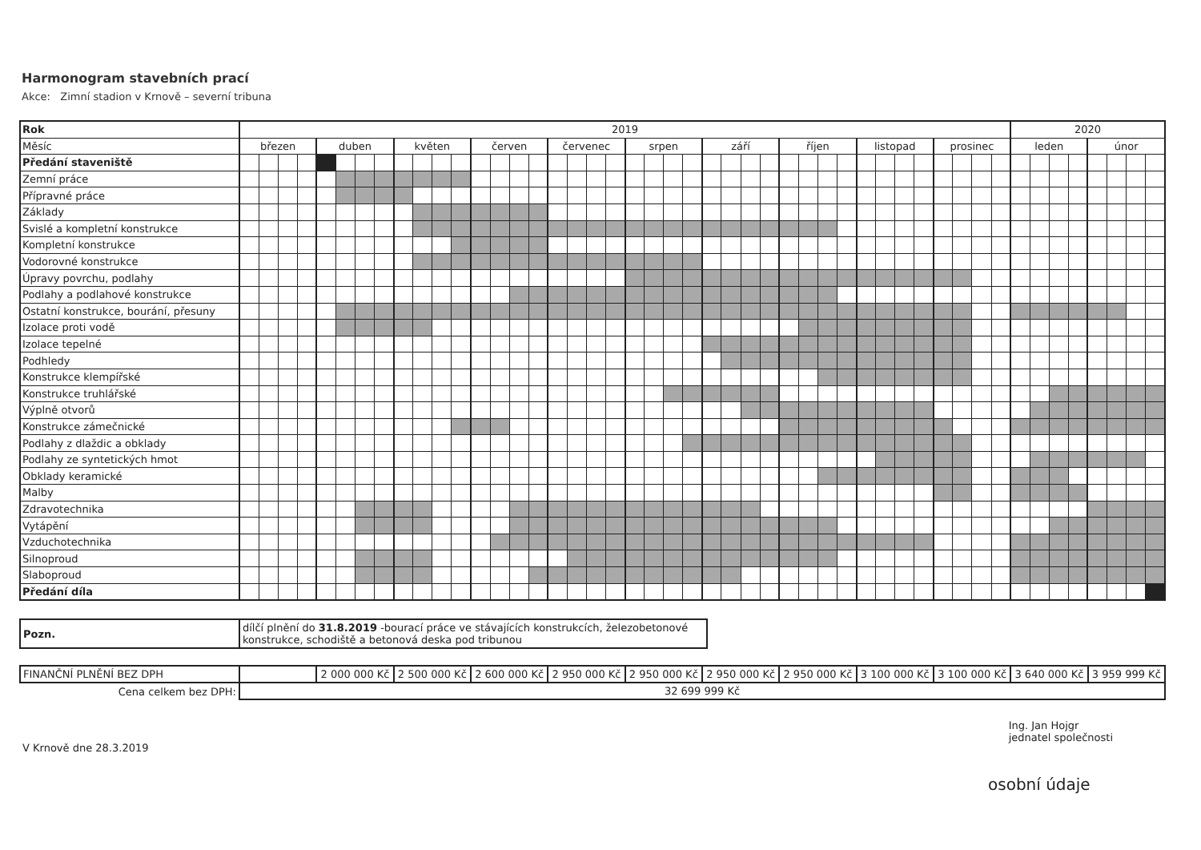Harmonogram stavebních prací
Akce: Zimní stadion v Krnově – severní tribuna
| Rok | 2019 | | | | | | | | | | | | | | | | | | | | | | | | | | | | | | | | | | | | | | | | 2020 | | | | | | | |
| Měsíc | březen | | | | duben | | | | květen | | | | červen | | | | červenec | | | | srpen | | | | září | | | | říjen | | | | listopad | | | | prosinec | | | | leden | | | | únor | | | |
| Předání staveniště | | | | | | | | | | | | | | | | | | | | | | | | | | | | | | | | | | | | | | | | | | | | | | | | |
| Zemní práce | | | | | | | | | | | | | | | | | | | | | | | | | | | | | | | | | | | | | | | | | | | | | | | | |
| Přípravné práce | | | | | | | | | | | | | | | | | | | | | | | | | | | | | | | | | | | | | | | | | | | | | | | | |
| Základy | | | | | | | | | | | | | | | | | | | | | | | | | | | | | | | | | | | | | | | | | | | | | | | | |
| Svislé a kompletní konstrukce | | | | | | | | | | | | | | | | | | | | | | | | | | | | | | | | | | | | | | | | | | | | | | | | |
| Kompletní konstrukce | | | | | | | | | | | | | | | | | | | | | | | | | | | | | | | | | | | | | | | | | | | | | | | | |
| Vodorovné konstrukce | | | | | | | | | | | | | | | | | | | | | | | | | | | | | | | | | | | | | | | | | | | | | | | | |
| Úpravy povrchu, podlahy | | | | | | | | | | | | | | | | | | | | | | | | | | | | | | | | | | | | | | | | | | | | | | | | |
| Podlahy a podlahové konstrukce | | | | | | | | | | | | | | | | | | | | | | | | | | | | | | | | | | | | | | | | | | | | | | | | |
| Ostatní konstrukce, bourání, přesuny | | | | | | | | | | | | | | | | | | | | | | | | | | | | | | | | | | | | | | | | | | | | | | | | |
| Izolace proti vodě | | | | | | | | | | | | | | | | | | | | | | | | | | | | | | | | | | | | | | | | | | | | | | | | |
| Izolace tepelné | | | | | | | | | | | | | | | | | | | | | | | | | | | | | | | | | | | | | | | | | | | | | | | | |
| Podhledy | | | | | | | | | | | | | | | | | | | | | | | | | | | | | | | | | | | | | | | | | | | | | | | | |
| Konstrukce klempířské | | | | | | | | | | | | | | | | | | | | | | | | | | | | | | | | | | | | | | | | | | | | | | | | |
| Konstrukce truhlářské | | | | | | | | | | | | | | | | | | | | | | | | | | | | | | | | | | | | | | | | | | | | | | | | |
| Výplně otvorů | | | | | | | | | | | | | | | | | | | | | | | | | | | | | | | | | | | | | | | | | | | | | | | | |
| Konstrukce zámečnické | | | | | | | | | | | | | | | | | | | | | | | | | | | | | | | | | | | | | | | | | | | | | | | | |
| Podlahy z dlaždic a obklady | | | | | | | | | | | | | | | | | | | | | | | | | | | | | | | | | | | | | | | | | | | | | | | | |
| Podlahy ze syntetických hmot | | | | | | | | | | | | | | | | | | | | | | | | | | | | | | | | | | | | | | | | | | | | | | | | |
| Obklady keramické | | | | | | | | | | | | | | | | | | | | | | | | | | | | | | | | | | | | | | | | | | | | | | | | |
| Malby | | | | | | | | | | | | | | | | | | | | | | | | | | | | | | | | | | | | | | | | | | | | | | | | |
| Zdravotechnika | | | | | | | | | | | | | | | | | | | | | | | | | | | | | | | | | | | | | | | | | | | | | | | | |
| Vytápění | | | | | | | | | | | | | | | | | | | | | | | | | | | | | | | | | | | | | | | | | | | | | | | | |
| Vzduchotechnika | | | | | | | | | | | | | | | | | | | | | | | | | | | | | | | | | | | | | | | | | | | | | | | | |
| Silnoproud | | | | | | | | | | | | | | | | | | | | | | | | | | | | | | | | | | | | | | | | | | | | | | | | |
| Slaboproud | | | | | | | | | | | | | | | | | | | | | | | | | | | | | | | | | | | | | | | | | | | | | | | | |
| Předání díla | | | | | | | | | | | | | | | | | | | | | | | | | | | | | | | | | | | | | | | | | | | | | | | | |
| Pozn. | dílčí plnění do 31.8.2019 -bourací práce ve stávajících konstrukcích, železobetonové konstrukce, schodiště a betonová deska pod tribunou |
| FINANČNÍ PLNĚNÍ BEZ DPH | | 2 000 000 Kč | 2 500 000 Kč | 2 600 000 Kč | 2 950 000 Kč | 2 950 000 Kč | 2 950 000 Kč | 2 950 000 Kč | 3 100 000 Kč | 3 100 000 Kč | 3 640 000 Kč | 3 959 999 Kč |
| Cena celkem bez DPH: | 32 699 999 Kč | | | | | | | | | | | |
V Krnově dne 28.3.2019
Ing. Jan Hojgr
jednatel společnosti
osobní údaje